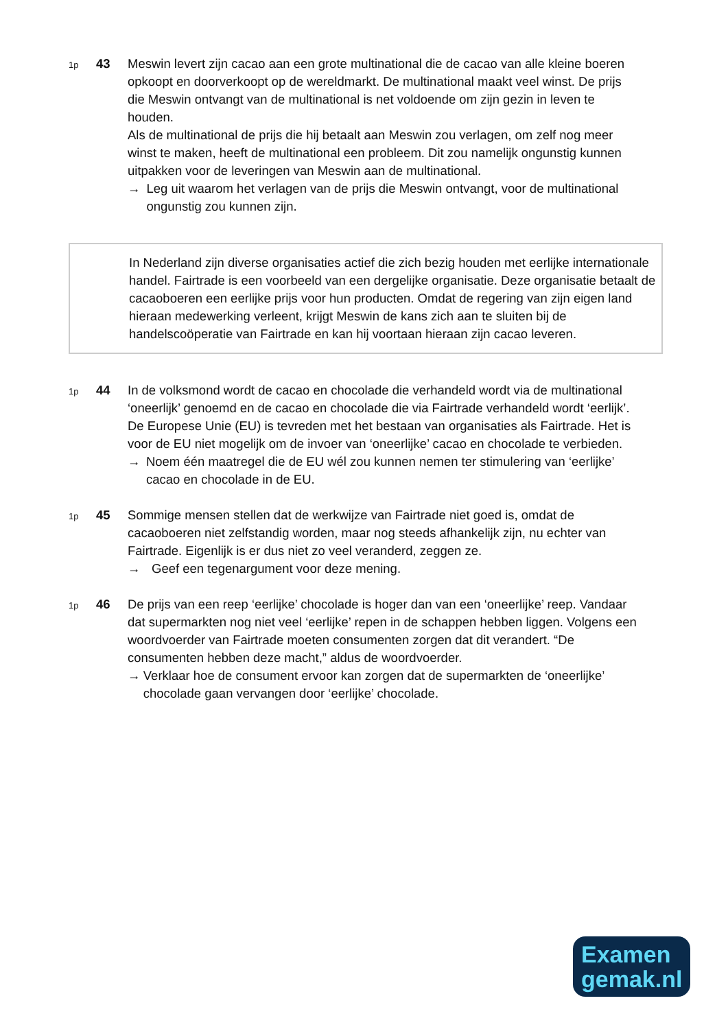1p
43 Meswin levert zijn cacao aan een grote multinational die de cacao van alle kleine boeren opkoopt en doorverkoopt op de wereldmarkt. De multinational maakt veel winst. De prijs die Meswin ontvangt van de multinational is net voldoende om zijn gezin in leven te houden.
Als de multinational de prijs die hij betaalt aan Meswin zou verlagen, om zelf nog meer winst te maken, heeft de multinational een probleem. Dit zou namelijk ongunstig kunnen uitpakken voor de leveringen van Meswin aan de multinational.
→ Leg uit waarom het verlagen van de prijs die Meswin ontvangt, voor de multinational ongunstig zou kunnen zijn.
In Nederland zijn diverse organisaties actief die zich bezig houden met eerlijke internationale handel. Fairtrade is een voorbeeld van een dergelijke organisatie. Deze organisatie betaalt de cacaoboeren een eerlijke prijs voor hun producten. Omdat de regering van zijn eigen land hieraan medewerking verleent, krijgt Meswin de kans zich aan te sluiten bij de handelscoöperatie van Fairtrade en kan hij voortaan hieraan zijn cacao leveren.
1p
44 In de volksmond wordt de cacao en chocolade die verhandeld wordt via de multinational ‘oneerlijk’ genoemd en de cacao en chocolade die via Fairtrade verhandeld wordt ‘eerlijk’. De Europese Unie (EU) is tevreden met het bestaan van organisaties als Fairtrade. Het is voor de EU niet mogelijk om de invoer van ‘oneerlijke’ cacao en chocolade te verbieden.
→ Noem één maatregel die de EU wél zou kunnen nemen ter stimulering van ‘eerlijke’ cacao en chocolade in de EU.
1p
45 Sommige mensen stellen dat de werkwijze van Fairtrade niet goed is, omdat de cacaoboeren niet zelfstandig worden, maar nog steeds afhankelijk zijn, nu echter van Fairtrade. Eigenlijk is er dus niet zo veel veranderd, zeggen ze.
→ Geef een tegenargument voor deze mening.
1p
46 De prijs van een reep ‘eerlijke’ chocolade is hoger dan van een ‘oneerlijke’ reep. Vandaar dat supermarkten nog niet veel ‘eerlijke’ repen in de schappen hebben liggen. Volgens een woordvoerder van Fairtrade moeten consumenten zorgen dat dit verandert. “De consumenten hebben deze macht,” aldus de woordvoerder.
→ Verklaar hoe de consument ervoor kan zorgen dat de supermarkten de ‘oneerlijke’ chocolade gaan vervangen door ‘eerlijke’ chocolade.
Examen
gemak.nl